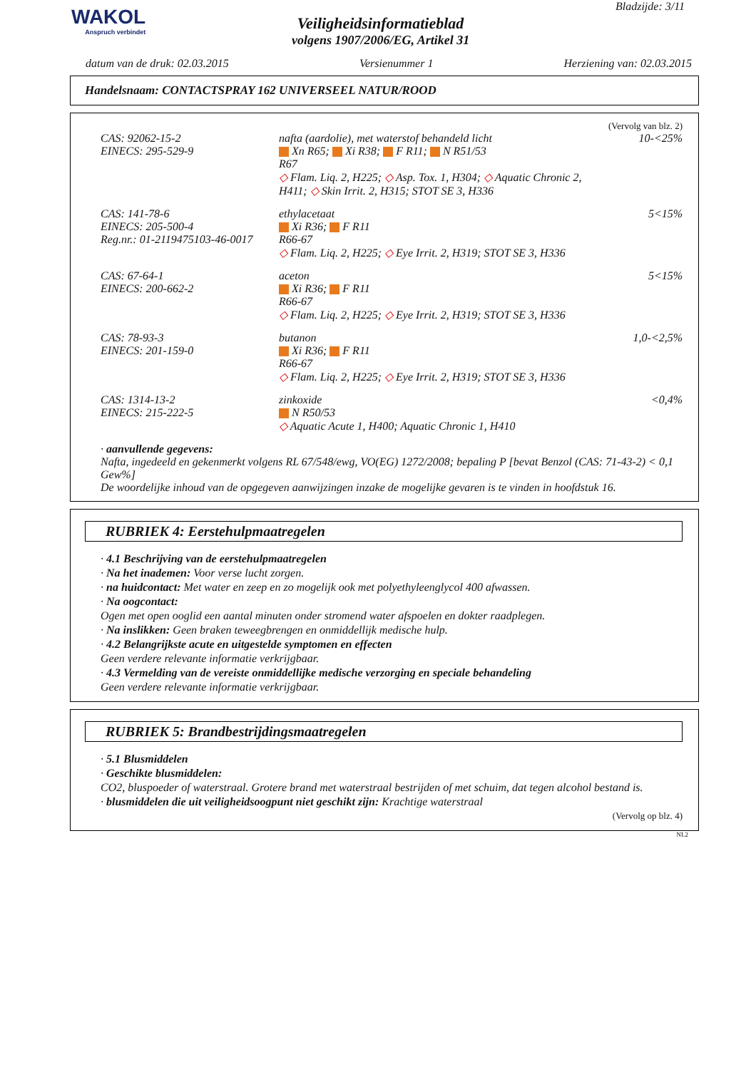WAKOL
Anspruch verbindet
Veiligheidsinformatieblad
volgens 1907/2006/EG, Artikel 31
Bladzijde: 3/11
datum van de druk: 02.03.2015 Versienummer 1 Herziening van: 02.03.2015
Handelsnaam: CONTACTSPRAY 162 UNIVERSEEL NATUR/ROOD
(Vervolg van blz. 2)
| CAS: 92062-15-2 EINECS: 295-529-9 | nafta (aardolie), met waterstof behandeld licht Xn R65; Xi R38; F R11; N R51/53 R67 ◇ Flam. Liq. 2, H225; ◇ Asp. Tox. 1, H304; ◇ Aquatic Chronic 2, H411; ◇ Skin Irrit. 2, H315; STOT SE 3, H336 | 10-<25% |
| CAS: 141-78-6 EINECS: 205-500-4 Reg.nr.: 01-2119475103-46-0017 | ethylacetaat Xi R36; F R11 R66-67 ◇ Flam. Liq. 2, H225; ◇ Eye Irrit. 2, H319; STOT SE 3, H336 | 5<15% |
| CAS: 67-64-1 EINECS: 200-662-2 | aceton Xi R36; F R11 R66-67 ◇ Flam. Liq. 2, H225; ◇ Eye Irrit. 2, H319; STOT SE 3, H336 | 5<15% |
| CAS: 78-93-3 EINECS: 201-159-0 | butanon Xi R36; F R11 R66-67 ◇ Flam. Liq. 2, H225; ◇ Eye Irrit. 2, H319; STOT SE 3, H336 | 1,0-<2,5% |
| CAS: 1314-13-2 EINECS: 215-222-5 | zinkoxide N R50/53 ◇ Aquatic Acute 1, H400; Aquatic Chronic 1, H410 | <0,4% |
· aanvullende gegevens:
Nafta, ingedeeld en gekenmerkt volgens RL 67/548/ewg, VO(EG) 1272/2008; bepaling P [bevat Benzol (CAS: 71-43-2) < 0,1 Gew%]
De woordelijke inhoud van de opgegeven aanwijzingen inzake de mogelijke gevaren is te vinden in hoofdstuk 16.
RUBRIEK 4: Eerstehulpmaatregelen
· 4.1 Beschrijving van de eerstehulpmaatregelen
· Na het inademen: Voor verse lucht zorgen.
· na huidcontact: Met water en zeep en zo mogelijk ook met polyethyleenglycol 400 afwassen.
· Na oogcontact:
Ogen met open ooglid een aantal minuten onder stromend water afspoelen en dokter raadplegen.
· Na inslikken: Geen braken teweegbrengen en onmiddellijk medische hulp.
· 4.2 Belangrijkste acute en uitgestelde symptomen en effecten
Geen verdere relevante informatie verkrijgbaar.
· 4.3 Vermelding van de vereiste onmiddellijke medische verzorging en speciale behandeling
Geen verdere relevante informatie verkrijgbaar.
RUBRIEK 5: Brandbestrijdingsmaatregelen
· 5.1 Blusmiddelen
· Geschikte blusmiddelen:
CO2, bluspoeder of waterstraal. Grotere brand met waterstraal bestrijden of met schuim, dat tegen alcohol bestand is.
· blusmiddelen die uit veiligheidsoogpunt niet geschikt zijn: Krachtige waterstraal
(Vervolg op blz. 4)
NL2